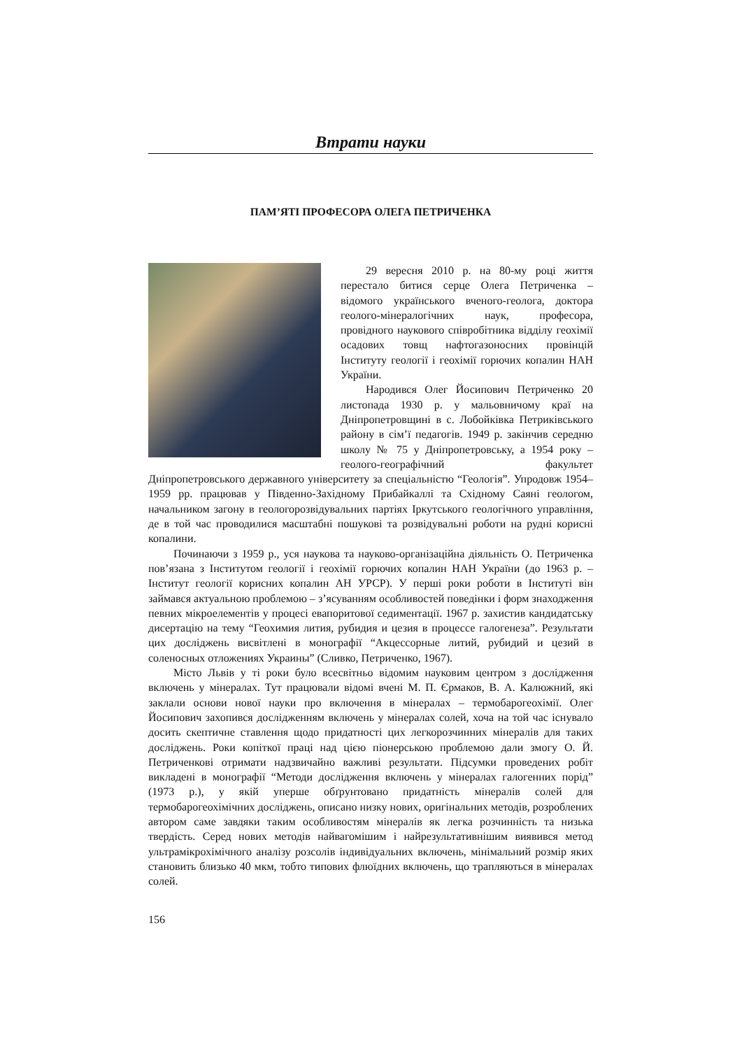Втрати науки
ПАМ’ЯТІ ПРОФЕСОРА ОЛЕГА ПЕТРИЧЕНКА
29 вересня 2010 р. на 80-му році життя перестало битися серце Олега Петриченка – відомого українського вченого-геолога, доктора геолого-мінералогічних наук, професора, провідного наукового співробітника відділу геохімії осадових товщ нафтогазоносних провінцій Інституту геології і геохімії горючих копалин НАН України.
Народився Олег Йосипович Петриченко 20 листопада 1930 р. у мальовничому краї на Дніпропетровщині в с. Лобойківка Петриківського району в сім’ї педагогів. 1949 р. закінчив середню школу № 75 у Дніпропетровську, а 1954 року – геолого-географічний факультет Дніпропетровського державного університету за спеціальністю “Геологія”. Упродовж 1954–1959 рр. працював у Південно-Західному Прибайкаллі та Східному Саяні геологом, начальником загону в геологорозвідувальних партіях Іркутського геологічного управління, де в той час проводилися масштабні пошукові та розвідувальні роботи на рудні корисні копалини.
Починаючи з 1959 р., уся наукова та науково-організаційна діяльність О. Петриченка пов’язана з Інститутом геології і геохімії горючих копалин НАН України (до 1963 р. – Інститут геології корисних копалин АН УРСР). У перші роки роботи в Інституті він займався актуальною проблемою – з’ясуванням особливостей поведінки і форм знаходження певних мікроелементів у процесі евапоритової седиментації. 1967 р. захистив кандидатську дисертацію на тему “Геохимия лития, рубидия и цезия в процессе галогенеза”. Результати цих досліджень висвітлені в монографії “Акцессорные литий, рубидий и цезий в соленосных отложениях Украины” (Сливко, Петриченко, 1967).
Місто Львів у ті роки було всесвітньо відомим науковим центром з дослідження включень у мінералах. Тут працювали відомі вчені М. П. Єрмаков, В. А. Калюжний, які заклали основи нової науки про включення в мінералах – термобарогеохімії. Олег Йосипович захопився дослідженням включень у мінералах солей, хоча на той час існувало досить скептичне ставлення щодо придатності цих легкорозчинних мінералів для таких досліджень. Роки копіткої праці над цією піонерською проблемою дали змогу О. Й. Петриченкові отримати надзвичайно важливі результати. Підсумки проведених робіт викладені в монографії “Методи дослідження включень у мінералах галогенних порід” (1973 р.), у якій уперше обґрунтовано придатність мінералів солей для термобарогеохімічних досліджень, описано низку нових, оригінальних методів, розроблених автором саме завдяки таким особливостям мінералів як легка розчинність та низька твердість. Серед нових методів найвагомішим і найрезультативнішим виявився метод ультрамікрохімічного аналізу розсолів індивідуальних включень, мінімальний розмір яких становить близько 40 мкм, тобто типових флюїдних включень, що трапляються в мінералах солей.
156